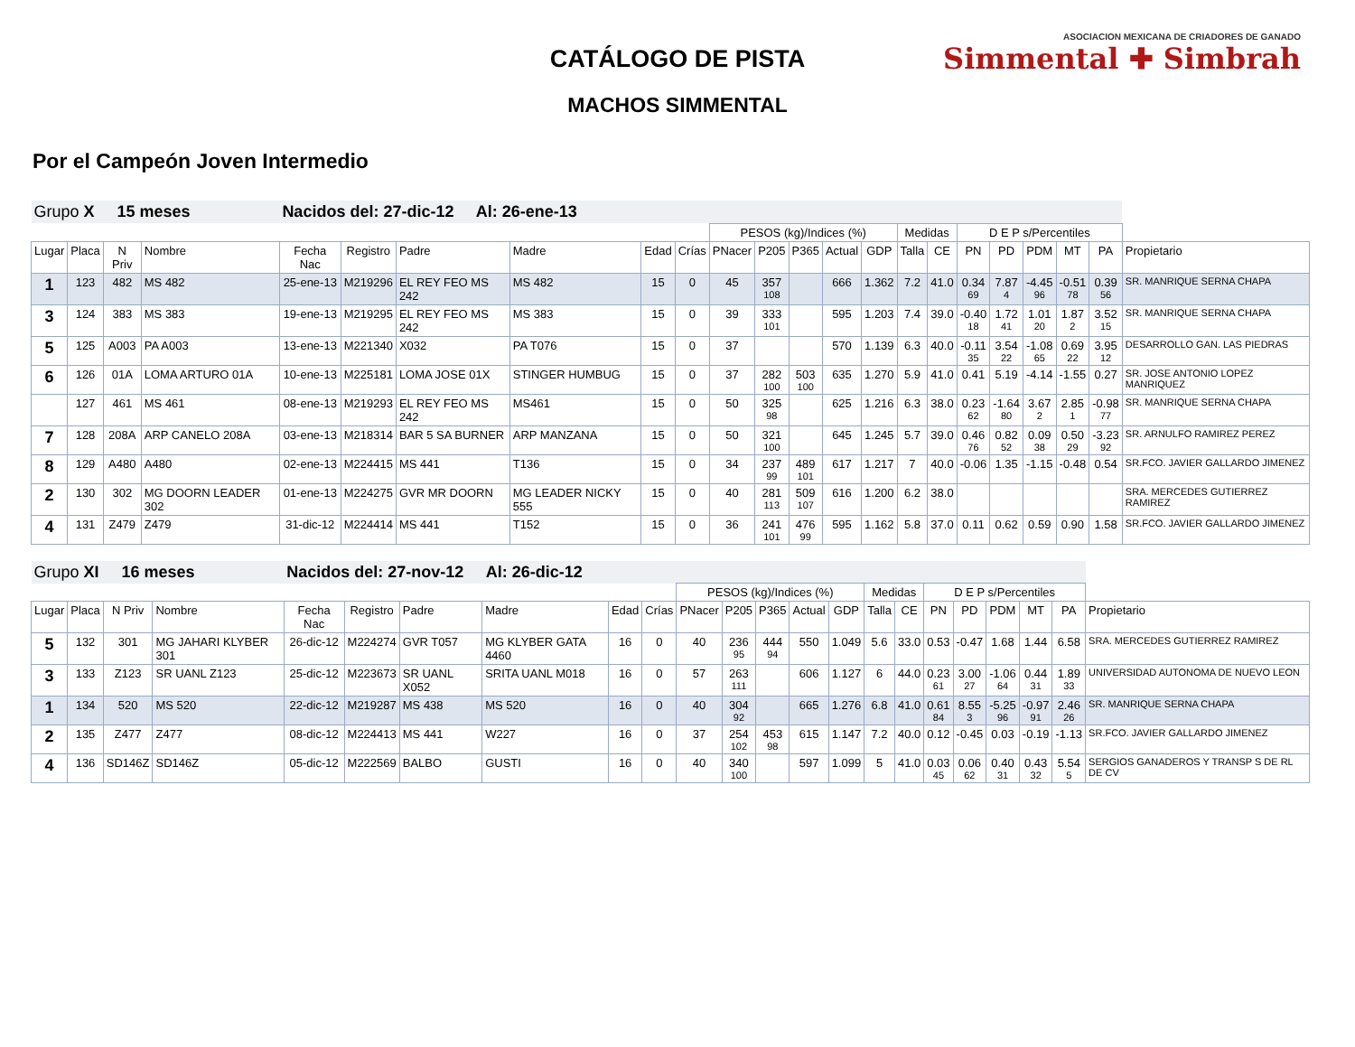CATÁLOGO DE PISTA
MACHOS SIMMENTAL
ASOCIACION MEXICANA DE CRIADORES DE GANADO
Simmental ✚ Simbrah
Por el Campeón Joven Intermedio
| Grupo X 15 meses | | | | Nacidos del: 27-dic-12 Al: 26-ene-13 | | | | | | | | | | | | | | | | | | |
| | | | | | | | | | | PESOS (kg)/Indices (%) | | | | | Medidas | | D E P s/Percentiles | | | | | |
| Lugar | Placa | N Priv | Nombre | Fecha Nac | Registro | Padre | Madre | Edad | Crías | PNacer | P205 | P365 | Actual | GDP | Talla | CE | PN | PD | PDM | MT | PA | Propietario |
| 1 | 123 | 482 | MS 482 | 25-ene-13 | M219296 | EL REY FEO MS 242 | MS 482 | 15 | 0 | 45 | 357 108 | | 666 | 1.362 | 7.2 | 41.0 | 0.34 69 | 7.87 4 | -4.45 96 | -0.51 78 | 0.39 56 | SR. MANRIQUE SERNA CHAPA |
| 3 | 124 | 383 | MS 383 | 19-ene-13 | M219295 | EL REY FEO MS 242 | MS 383 | 15 | 0 | 39 | 333 101 | | 595 | 1.203 | 7.4 | 39.0 | -0.40 18 | 1.72 41 | 1.01 20 | 1.87 2 | 3.52 15 | SR. MANRIQUE SERNA CHAPA |
| 5 | 125 | A003 | PA A003 | 13-ene-13 | M221340 | X032 | PA T076 | 15 | 0 | 37 | | | 570 | 1.139 | 6.3 | 40.0 | -0.11 35 | 3.54 22 | -1.08 65 | 0.69 22 | 3.95 12 | DESARROLLO GAN. LAS PIEDRAS |
| 6 | 126 | 01A | LOMA ARTURO 01A | 10-ene-13 | M225181 | LOMA JOSE 01X | STINGER HUMBUG | 15 | 0 | 37 | 282 100 | 503 100 | 635 | 1.270 | 5.9 | 41.0 | 0.41 | 5.19 | -4.14 | -1.55 | 0.27 | SR. JOSE ANTONIO LOPEZ MANRIQUEZ |
| | 127 | 461 | MS 461 | 08-ene-13 | M219293 | EL REY FEO MS 242 | MS461 | 15 | 0 | 50 | 325 98 | | 625 | 1.216 | 6.3 | 38.0 | 0.23 62 | -1.64 80 | 3.67 2 | 2.85 1 | -0.98 77 | SR. MANRIQUE SERNA CHAPA |
| 7 | 128 | 208A | ARP CANELO 208A | 03-ene-13 | M218314 | BAR 5 SA BURNER | ARP MANZANA | 15 | 0 | 50 | 321 100 | | 645 | 1.245 | 5.7 | 39.0 | 0.46 76 | 0.82 52 | 0.09 38 | 0.50 29 | -3.23 92 | SR. ARNULFO RAMIREZ PEREZ |
| 8 | 129 | A480 | A480 | 02-ene-13 | M224415 | MS 441 | T136 | 15 | 0 | 34 | 237 99 | 489 101 | 617 | 1.217 | 7 | 40.0 | -0.06 | 1.35 | -1.15 | -0.48 | 0.54 | SR.FCO. JAVIER GALLARDO JIMENEZ |
| 2 | 130 | 302 | MG DOORN LEADER 302 | 01-ene-13 | M224275 | GVR MR DOORN | MG LEADER NICKY 555 | 15 | 0 | 40 | 281 113 | 509 107 | 616 | 1.200 | 6.2 | 38.0 | | | | | | SRA. MERCEDES GUTIERREZ RAMIREZ |
| 4 | 131 | Z479 | Z479 | 31-dic-12 | M224414 | MS 441 | T152 | 15 | 0 | 36 | 241 101 | 476 99 | 595 | 1.162 | 5.8 | 37.0 | 0.11 | 0.62 | 0.59 | 0.90 | 1.58 | SR.FCO. JAVIER GALLARDO JIMENEZ |
| Grupo XI 16 meses | | | | Nacidos del: 27-nov-12 Al: 26-dic-12 | | | | | | | | | | | | | | | | | | |
| | | | | | | | | | | PESOS (kg)/Indices (%) | | | | | Medidas | | D E P s/Percentiles | | | | | |
| Lugar | Placa | N Priv | Nombre | Fecha Nac | Registro | Padre | Madre | Edad | Crías | PNacer | P205 | P365 | Actual | GDP | Talla | CE | PN | PD | PDM | MT | PA | Propietario |
| 5 | 132 | 301 | MG JAHARI KLYBER 301 | 26-dic-12 | M224274 | GVR T057 | MG KLYBER GATA 4460 | 16 | 0 | 40 | 236 95 | 444 94 | 550 | 1.049 | 5.6 | 33.0 | 0.53 | -0.47 | 1.68 | 1.44 | 6.58 | SRA. MERCEDES GUTIERREZ RAMIREZ |
| 3 | 133 | Z123 | SR UANL Z123 | 25-dic-12 | M223673 | SR UANL X052 | SRITA UANL M018 | 16 | 0 | 57 | 263 111 | | 606 | 1.127 | 6 | 44.0 | 0.23 61 | 3.00 27 | -1.06 64 | 0.44 31 | 1.89 33 | UNIVERSIDAD AUTONOMA DE NUEVO LEON |
| 1 | 134 | 520 | MS 520 | 22-dic-12 | M219287 | MS 438 | MS 520 | 16 | 0 | 40 | 304 92 | | 665 | 1.276 | 6.8 | 41.0 | 0.61 84 | 8.55 3 | -5.25 96 | -0.97 91 | 2.46 26 | SR. MANRIQUE SERNA CHAPA |
| 2 | 135 | Z477 | Z477 | 08-dic-12 | M224413 | MS 441 | W227 | 16 | 0 | 37 | 254 102 | 453 98 | 615 | 1.147 | 7.2 | 40.0 | 0.12 | -0.45 | 0.03 | -0.19 | -1.13 | SR.FCO. JAVIER GALLARDO JIMENEZ |
| 4 | 136 | SD146Z | SD146Z | 05-dic-12 | M222569 | BALBO | GUSTI | 16 | 0 | 40 | 340 100 | | 597 | 1.099 | 5 | 41.0 | 0.03 45 | 0.06 62 | 0.40 31 | 0.43 32 | 5.54 5 | SERGIOS GANADEROS Y TRANSP S DE RL DE CV |